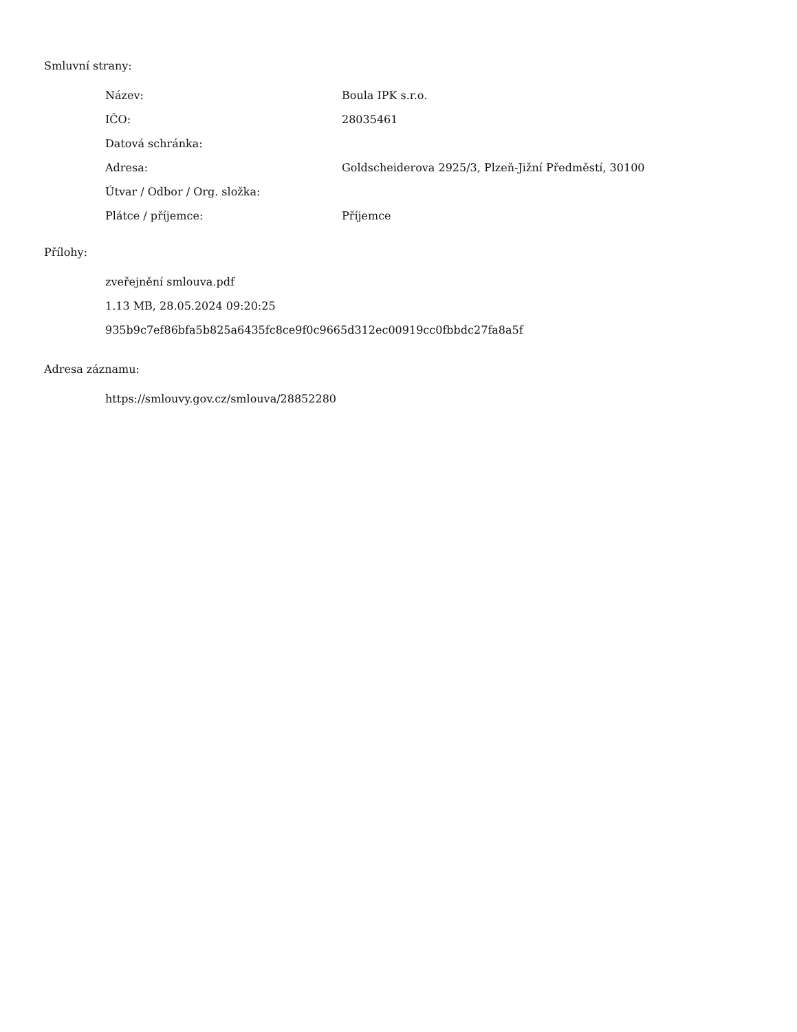Smluvní strany:
| Název: | Boula IPK s.r.o. |
| IČO: | 28035461 |
| Datová schránka: | |
| Adresa: | Goldscheiderova 2925/3, Plzeň-Jižní Předměstí, 30100 |
| Útvar / Odbor / Org. složka: | |
| Plátce / příjemce: | Příjemce |
Přílohy:
zveřejnění smlouva.pdf
1.13 MB, 28.05.2024 09:20:25
935b9c7ef86bfa5b825a6435fc8ce9f0c9665d312ec00919cc0fbbdc27fa8a5f
Adresa záznamu:
https://smlouvy.gov.cz/smlouva/28852280